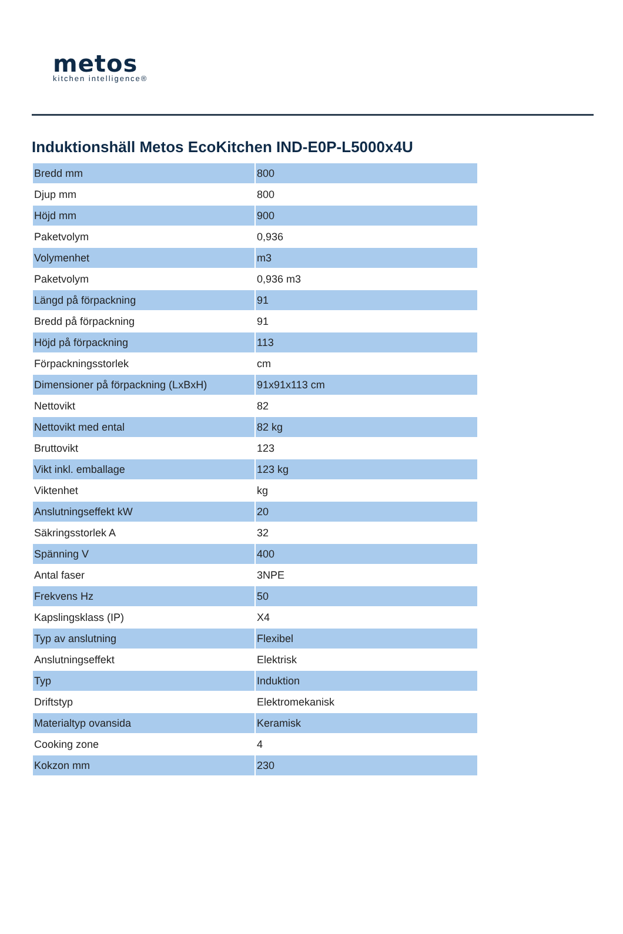metos
kitchen intelligence®
Induktionshäll Metos EcoKitchen IND-E0P-L5000x4U
| Bredd mm | 800 |
| Djup mm | 800 |
| Höjd mm | 900 |
| Paketvolym | 0,936 |
| Volymenhet | m3 |
| Paketvolym | 0,936 m3 |
| Längd på förpackning | 91 |
| Bredd på förpackning | 91 |
| Höjd på förpackning | 113 |
| Förpackningsstorlek | cm |
| Dimensioner på förpackning (LxBxH) | 91x91x113 cm |
| Nettovikt | 82 |
| Nettovikt med ental | 82 kg |
| Bruttovikt | 123 |
| Vikt inkl. emballage | 123 kg |
| Viktenhet | kg |
| Anslutningseffekt kW | 20 |
| Säkringsstorlek A | 32 |
| Spänning V | 400 |
| Antal faser | 3NPE |
| Frekvens Hz | 50 |
| Kapslingsklass (IP) | X4 |
| Typ av anslutning | Flexibel |
| Anslutningseffekt | Elektrisk |
| Typ | Induktion |
| Driftstyp | Elektromekanisk |
| Materialtyp ovansida | Keramisk |
| Cooking zone | 4 |
| Kokzon mm | 230 |